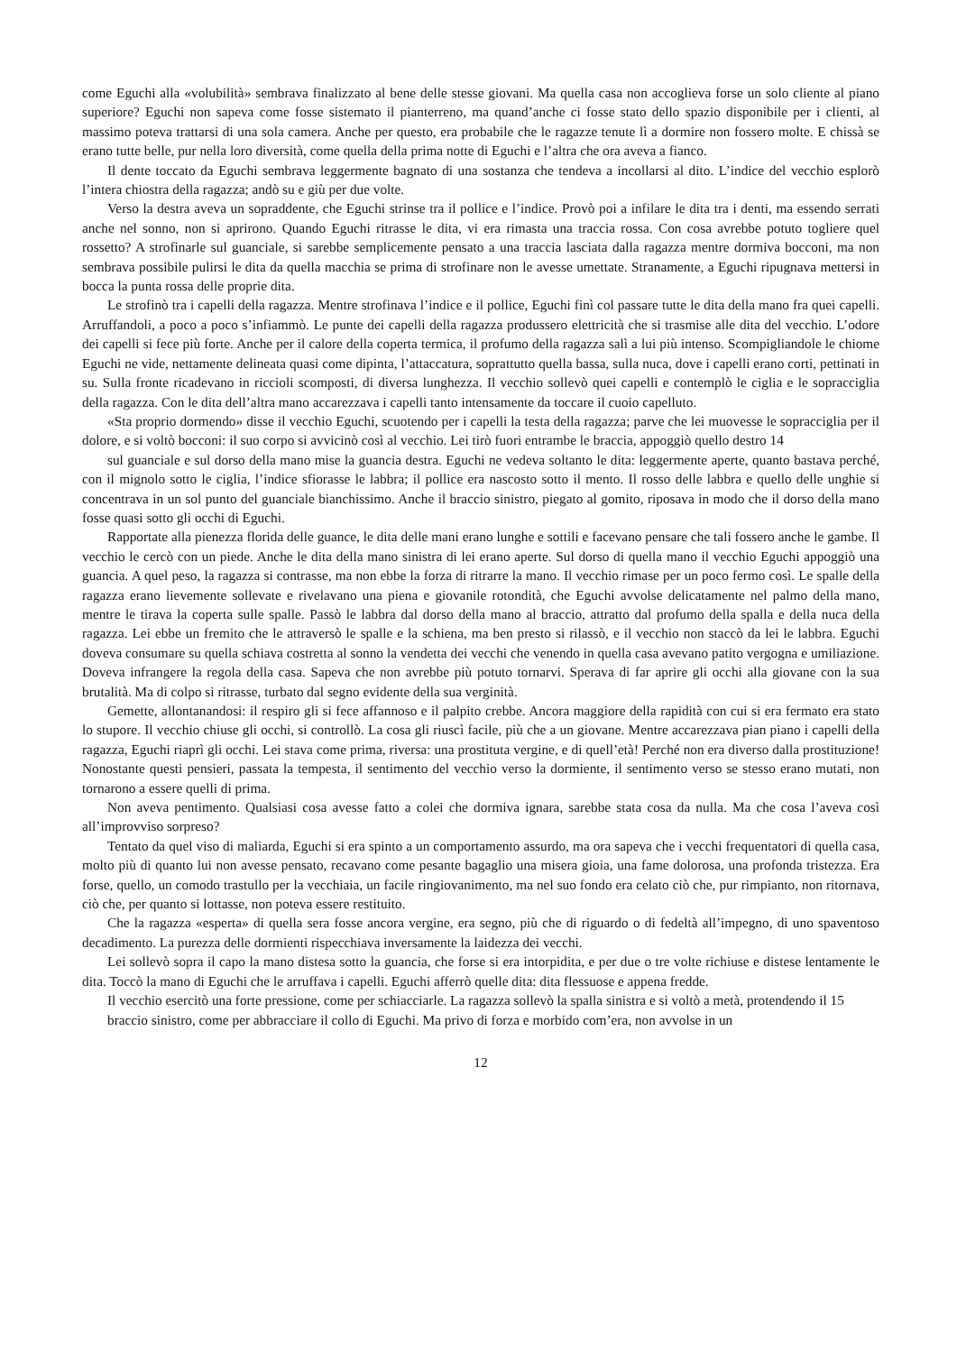come Eguchi alla «volubilità» sembrava finalizzato al bene delle stesse giovani. Ma quella casa non accoglieva forse un solo cliente al piano superiore? Eguchi non sapeva come fosse sistemato il pianterreno, ma quand’anche ci fosse stato dello spazio disponibile per i clienti, al massimo poteva trattarsi di una sola camera. Anche per questo, era probabile che le ragazze tenute lì a dormire non fossero molte. E chissà se erano tutte belle, pur nella loro diversità, come quella della prima notte di Eguchi e l’altra che ora aveva a fianco.
Il dente toccato da Eguchi sembrava leggermente bagnato di una sostanza che tendeva a incollarsi al dito. L’indice del vecchio esplorò l’intera chiostra della ragazza; andò su e giù per due volte.
Verso la destra aveva un sopraddente, che Eguchi strinse tra il pollice e l’indice. Provò poi a infilare le dita tra i denti, ma essendo serrati anche nel sonno, non si aprirono. Quando Eguchi ritrasse le dita, vi era rimasta una traccia rossa. Con cosa avrebbe potuto togliere quel rossetto? A strofinarle sul guanciale, si sarebbe semplicemente pensato a una traccia lasciata dalla ragazza mentre dormiva bocconi, ma non sembrava possibile pulirsi le dita da quella macchia se prima di strofinare non le avesse umettate. Stranamente, a Eguchi ripugnava mettersi in bocca la punta rossa delle proprie dita.
Le strofinò tra i capelli della ragazza. Mentre strofinava l’indice e il pollice, Eguchi finì col passare tutte le dita della mano fra quei capelli. Arruffandoli, a poco a poco s’infiammò. Le punte dei capelli della ragazza produssero elettricità che si trasmise alle dita del vecchio. L’odore dei capelli si fece più forte. Anche per il calore della coperta termica, il profumo della ragazza salì a lui più intenso. Scompigliandole le chiome Eguchi ne vide, nettamente delineata quasi come dipinta, l’attaccatura, soprattutto quella bassa, sulla nuca, dove i capelli erano corti, pettinati in su. Sulla fronte ricadevano in riccioli scomposti, di diversa lunghezza. Il vecchio sollevò quei capelli e contemplò le ciglia e le sopracciglia della ragazza. Con le dita dell’altra mano accarezzava i capelli tanto intensamente da toccare il cuoio capelluto.
«Sta proprio dormendo» disse il vecchio Eguchi, scuotendo per i capelli la testa della ragazza; parve che lei muovesse le sopracciglia per il dolore, e si voltò bocconi: il suo corpo si avvicinò così al vecchio. Lei tirò fuori entrambe le braccia, appoggiò quello destro 14
sul guanciale e sul dorso della mano mise la guancia destra. Eguchi ne vedeva soltanto le dita: leggermente aperte, quanto bastava perché, con il mignolo sotto le ciglia, l’indice sfiorasse le labbra; il pollice era nascosto sotto il mento. Il rosso delle labbra e quello delle unghie si concentrava in un sol punto del guanciale bianchissimo. Anche il braccio sinistro, piegato al gomito, riposava in modo che il dorso della mano fosse quasi sotto gli occhi di Eguchi.
Rapportate alla pienezza florida delle guance, le dita delle mani erano lunghe e sottili e facevano pensare che tali fossero anche le gambe. Il vecchio le cercò con un piede. Anche le dita della mano sinistra di lei erano aperte. Sul dorso di quella mano il vecchio Eguchi appoggiò una guancia. A quel peso, la ragazza si contrasse, ma non ebbe la forza di ritrarre la mano. Il vecchio rimase per un poco fermo così. Le spalle della ragazza erano lievemente sollevate e rivelavano una piena e giovanile rotondità, che Eguchi avvolse delicatamente nel palmo della mano, mentre le tirava la coperta sulle spalle. Passò le labbra dal dorso della mano al braccio, attratto dal profumo della spalla e della nuca della ragazza. Lei ebbe un fremito che le attraversò le spalle e la schiena, ma ben presto si rilassò, e il vecchio non staccò da lei le labbra. Eguchi doveva consumare su quella schiava costretta al sonno la vendetta dei vecchi che venendo in quella casa avevano patito vergogna e umiliazione. Doveva infrangere la regola della casa. Sapeva che non avrebbe più potuto tornarvi. Sperava di far aprire gli occhi alla giovane con la sua brutalità. Ma di colpo si ritrasse, turbato dal segno evidente della sua verginità.
Gemette, allontanandosi: il respiro gli si fece affannoso e il palpito crebbe. Ancora maggiore della rapidità con cui si era fermato era stato lo stupore. Il vecchio chiuse gli occhi, si controllò. La cosa gli riuscì facile, più che a un giovane. Mentre accarezzava pian piano i capelli della ragazza, Eguchi riaprì gli occhi. Lei stava come prima, riversa: una prostituta vergine, e di quell’età! Perché non era diverso dalla prostituzione! Nonostante questi pensieri, passata la tempesta, il sentimento del vecchio verso la dormiente, il sentimento verso se stesso erano mutati, non tornarono a essere quelli di prima.
Non aveva pentimento. Qualsiasi cosa avesse fatto a colei che dormiva ignara, sarebbe stata cosa da nulla. Ma che cosa l’aveva così all’improvviso sorpreso?
Tentato da quel viso di maliarda, Eguchi si era spinto a un comportamento assurdo, ma ora sapeva che i vecchi frequentatori di quella casa, molto più di quanto lui non avesse pensato, recavano come pesante bagaglio una misera gioia, una fame dolorosa, una profonda tristezza. Era forse, quello, un comodo trastullo per la vecchiaia, un facile ringiovanimento, ma nel suo fondo era celato ciò che, pur rimpianto, non ritornava, ciò che, per quanto si lottasse, non poteva essere restituito.
Che la ragazza «esperta» di quella sera fosse ancora vergine, era segno, più che di riguardo o di fedeltà all’impegno, di uno spaventoso decadimento. La purezza delle dormienti rispecchiava inversamente la laidezza dei vecchi.
Lei sollevò sopra il capo la mano distesa sotto la guancia, che forse si era intorpidita, e per due o tre volte richiuse e distese lentamente le dita. Toccò la mano di Eguchi che le arruffava i capelli. Eguchi afferrò quelle dita: dita flessuose e appena fredde.
Il vecchio esercitò una forte pressione, come per schiacciarle. La ragazza sollevò la spalla sinistra e si voltò a metà, protendendo il 15
braccio sinistro, come per abbracciare il collo di Eguchi. Ma privo di forza e morbido com’era, non avvolse in un
12